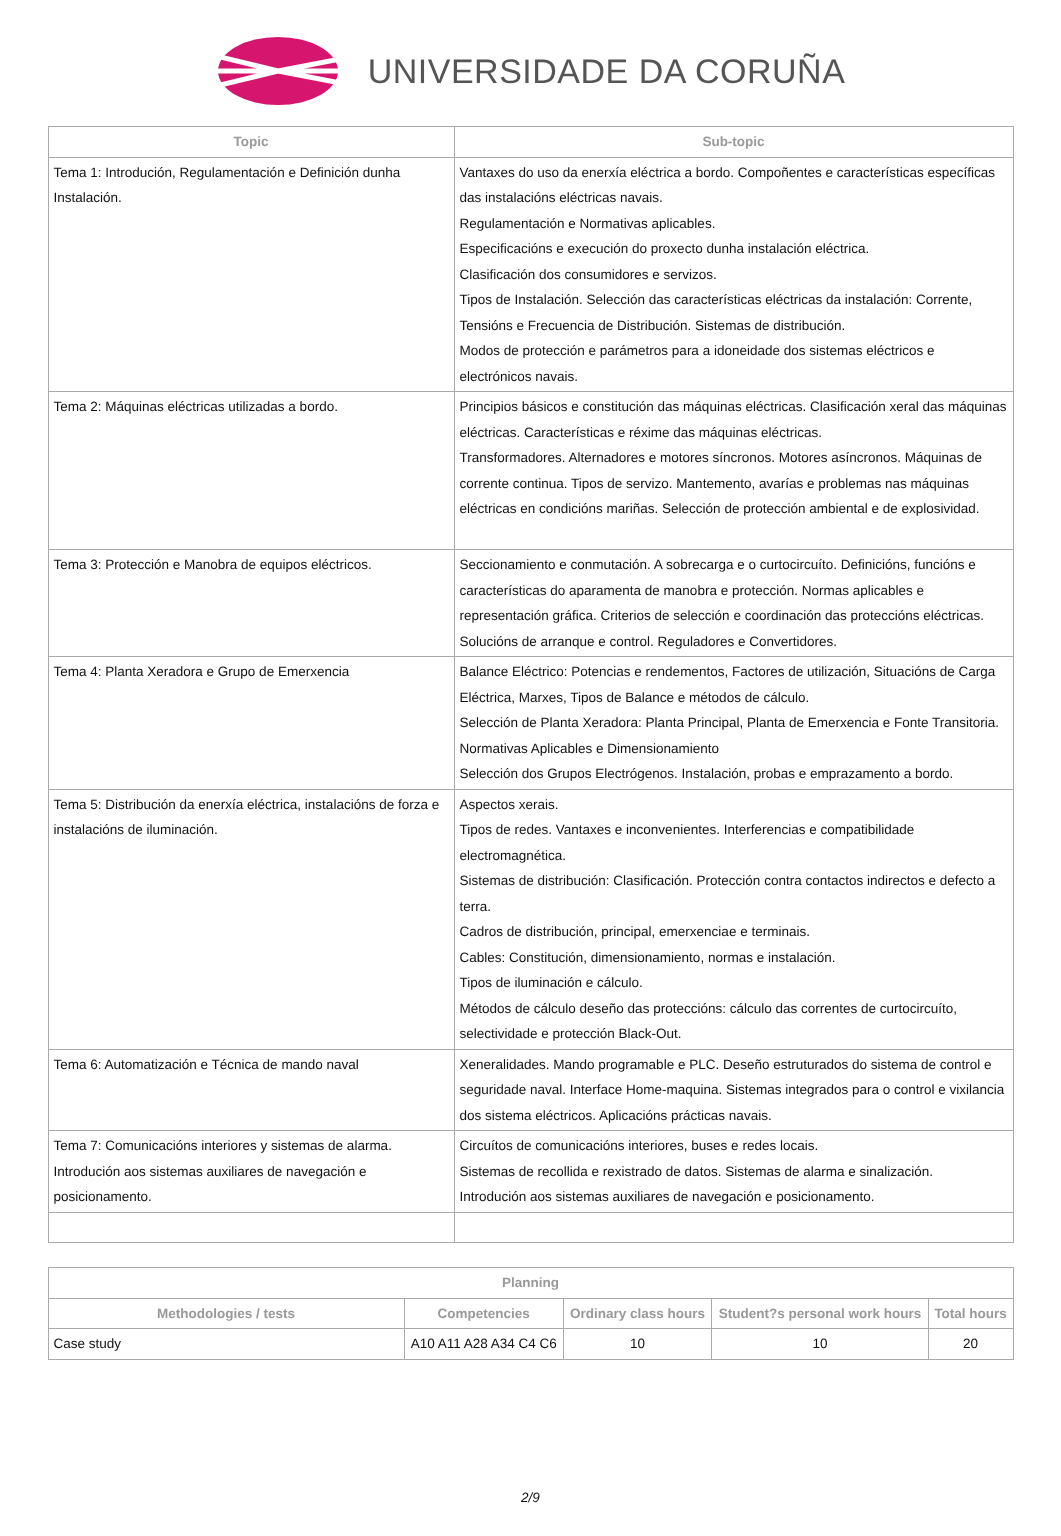UNIVERSIDADE DA CORUÑA
| Topic | Sub-topic |
| --- | --- |
| Tema 1: Introdución, Regulamentación e Definición dunha Instalación. | Vantaxes do uso da enerxía eléctrica a bordo. Compoñentes e características específicas das instalacións eléctricas navais. Regulamentación e Normativas aplicables. Especificacións e execución do proxecto dunha instalación eléctrica. Clasificación dos consumidores e servizos. Tipos de Instalación. Selección das características eléctricas da instalación: Corrente, Tensións e Frecuencia de Distribución. Sistemas de distribución. Modos de protección e parámetros para a idoneidade dos sistemas eléctricos e electrónicos navais. |
| Tema 2: Máquinas eléctricas utilizadas a bordo. | Principios básicos e constitución das máquinas eléctricas. Clasificación xeral das máquinas eléctricas. Características e réxime das máquinas eléctricas. Transformadores. Alternadores e motores síncronos. Motores asíncronos. Máquinas de corrente continua. Tipos de servizo. Mantemento, avarías e problemas nas máquinas eléctricas en condicións mariñas. Selección de protección ambiental e de explosividad. |
| Tema 3: Protección e Manobra de equipos eléctricos. | Seccionamiento e conmutación. A sobrecarga e o curtocircuíto. Definicións, funcións e características do aparamenta de manobra e protección. Normas aplicables e representación gráfica. Criterios de selección e coordinación das proteccións eléctricas. Solucións de arranque e control. Reguladores e Convertidores. |
| Tema 4: Planta Xeradora e Grupo de Emerxencia | Balance Eléctrico: Potencias e rendementos, Factores de utilización, Situacións de Carga Eléctrica, Marxes, Tipos de Balance e métodos de cálculo. Selección de Planta Xeradora: Planta Principal, Planta de Emerxencia e Fonte Transitoria. Normativas Aplicables e Dimensionamiento Selección dos Grupos Electrógenos. Instalación, probas e emprazamento a bordo. |
| Tema 5: Distribución da enerxía eléctrica, instalacións de forza e instalacións de iluminación. | Aspectos xerais. Tipos de redes. Vantaxes e inconvenientes. Interferencias e compatibilidade electromagnética. Sistemas de distribución: Clasificación. Protección contra contactos indirectos e defecto a terra. Cadros de distribución, principal, emerxenciae e terminais. Cables: Constitución, dimensionamiento, normas e instalación. Tipos de iluminación e cálculo. Métodos de cálculo deseño das proteccións: cálculo das correntes de curtocircuíto, selectividade e protección Black-Out. |
| Tema 6: Automatización e Técnica de mando naval | Xeneralidades. Mando programable e PLC. Deseño estruturados do sistema de control e seguridade naval. Interface Home-maquina. Sistemas integrados para o control e vixilancia dos sistema eléctricos. Aplicacións prácticas navais. |
| Tema 7: Comunicacións interiores y sistemas de alarma. Introdución aos sistemas auxiliares de navegación e posicionamento. | Circuítos de comunicacións interiores, buses e redes locais. Sistemas de recollida e rexistrado de datos. Sistemas de alarma e sinalización. Introdución aos sistemas auxiliares de navegación e posicionamento. |
| Planning | | | | |
| --- | --- | --- | --- | --- |
| Methodologies / tests | Competencies | Ordinary class hours | Student?s personal work hours | Total hours |
| Case study | A10 A11 A28 A34 C4 C6 | 10 | 10 | 20 |
2/9